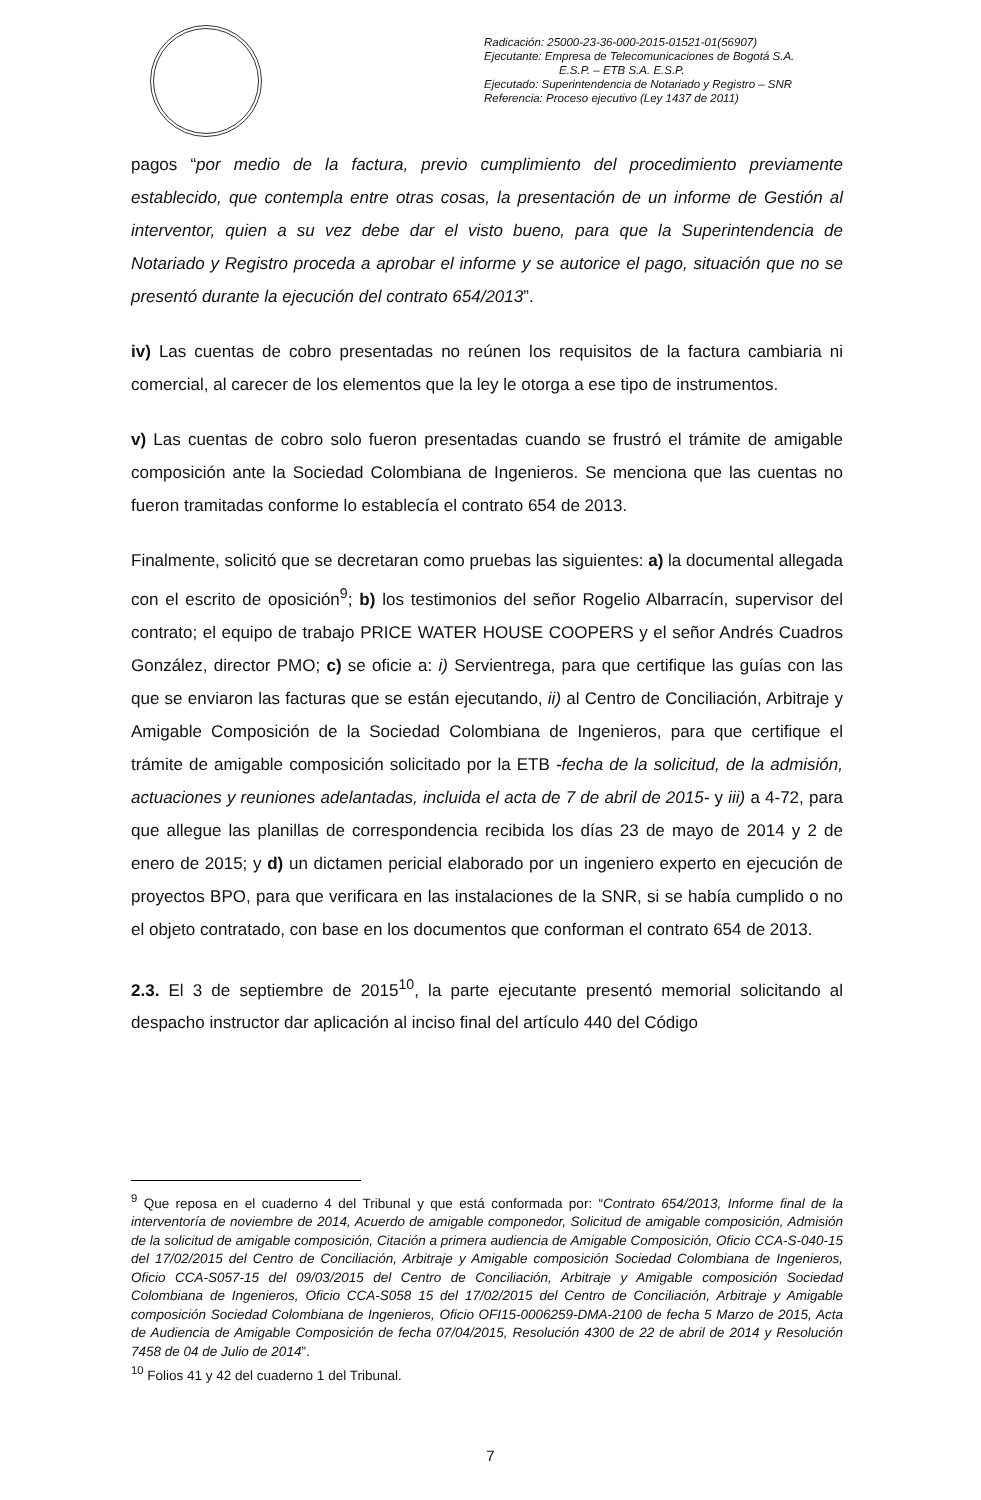Radicación: 25000-23-36-000-2015-01521-01(56907)
Ejecutante: Empresa de Telecomunicaciones de Bogotá S.A. E.S.P. – ETB S.A. E.S.P.
Ejecutado: Superintendencia de Notariado y Registro – SNR
Referencia: Proceso ejecutivo (Ley 1437 de 2011)
pagos “por medio de la factura, previo cumplimiento del procedimiento previamente establecido, que contempla entre otras cosas, la presentación de un informe de Gestión al interventor, quien a su vez debe dar el visto bueno, para que la Superintendencia de Notariado y Registro proceda a aprobar el informe y se autorice el pago, situación que no se presentó durante la ejecución del contrato 654/2013”.
iv) Las cuentas de cobro presentadas no reúnen los requisitos de la factura cambiaria ni comercial, al carecer de los elementos que la ley le otorga a ese tipo de instrumentos.
v) Las cuentas de cobro solo fueron presentadas cuando se frustró el trámite de amigable composición ante la Sociedad Colombiana de Ingenieros. Se menciona que las cuentas no fueron tramitadas conforme lo establecía el contrato 654 de 2013.
Finalmente, solicitó que se decretaran como pruebas las siguientes: a) la documental allegada con el escrito de oposición<sup>9</sup>; b) los testimonios del señor Rogelio Albarracín, supervisor del contrato; el equipo de trabajo PRICE WATER HOUSE COOPERS y el señor Andrés Cuadros González, director PMO; c) se oficie a: i) Servientrega, para que certifique las guías con las que se enviaron las facturas que se están ejecutando, ii) al Centro de Conciliación, Arbitraje y Amigable Composición de la Sociedad Colombiana de Ingenieros, para que certifique el trámite de amigable composición solicitado por la ETB -fecha de la solicitud, de la admisión, actuaciones y reuniones adelantadas, incluida el acta de 7 de abril de 2015- y iii) a 4-72, para que allegue las planillas de correspondencia recibida los días 23 de mayo de 2014 y 2 de enero de 2015; y d) un dictamen pericial elaborado por un ingeniero experto en ejecución de proyectos BPO, para que verificara en las instalaciones de la SNR, si se había cumplido o no el objeto contratado, con base en los documentos que conforman el contrato 654 de 2013.
2.3. El 3 de septiembre de 2015<sup>10</sup>, la parte ejecutante presentó memorial solicitando al despacho instructor dar aplicación al inciso final del artículo 440 del Código
<sup>9</sup> Que reposa en el cuaderno 4 del Tribunal y que está conformada por: “Contrato 654/2013, Informe final de la interventoría de noviembre de 2014, Acuerdo de amigable componedor, Solicitud de amigable composición, Admisión de la solicitud de amigable composición, Citación a primera audiencia de Amigable Composición, Oficio CCA-S-040-15 del 17/02/2015 del Centro de Conciliación, Arbitraje y Amigable composición Sociedad Colombiana de Ingenieros, Oficio CCA-S057-15 del 09/03/2015 del Centro de Conciliación, Arbitraje y Amigable composición Sociedad Colombiana de Ingenieros, Oficio CCA-S058 15 del 17/02/2015 del Centro de Conciliación, Arbitraje y Amigable composición Sociedad Colombiana de Ingenieros, Oficio OFI15-0006259-DMA-2100 de fecha 5 Marzo de 2015, Acta de Audiencia de Amigable Composición de fecha 07/04/2015, Resolución 4300 de 22 de abril de 2014 y Resolución 7458 de 04 de Julio de 2014”.
<sup>10</sup> Folios 41 y 42 del cuaderno 1 del Tribunal.
7